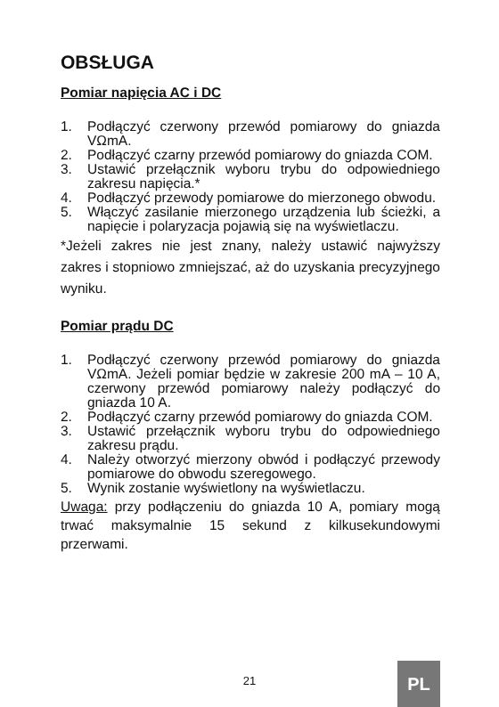OBSŁUGA
Pomiar napięcia AC i DC
1. Podłączyć czerwony przewód pomiarowy do gniazda VΩmA.
2. Podłączyć czarny przewód pomiarowy do gniazda COM.
3. Ustawić przełącznik wyboru trybu do odpowiedniego zakresu napięcia.*
4. Podłączyć przewody pomiarowe do mierzonego obwodu.
5. Włączyć zasilanie mierzonego urządzenia lub ścieżki, a napięcie i polaryzacja pojawią się na wyświetlaczu.
*Jeżeli zakres nie jest znany, należy ustawić najwyższy zakres i stopniowo zmniejszać, aż do uzyskania precyzyjnego wyniku.
Pomiar prądu DC
1. Podłączyć czerwony przewód pomiarowy do gniazda VΩmA. Jeżeli pomiar będzie w zakresie 200 mA – 10 A, czerwony przewód pomiarowy należy podłączyć do gniazda 10 A.
2. Podłączyć czarny przewód pomiarowy do gniazda COM.
3. Ustawić przełącznik wyboru trybu do odpowiedniego zakresu prądu.
4. Należy otworzyć mierzony obwód i podłączyć przewody pomiarowe do obwodu szeregowego.
5. Wynik zostanie wyświetlony na wyświetlaczu.
Uwaga: przy podłączeniu do gniazda 10 A, pomiary mogą trwać maksymalnie 15 sekund z kilkusekundowymi przerwami.
21 PL